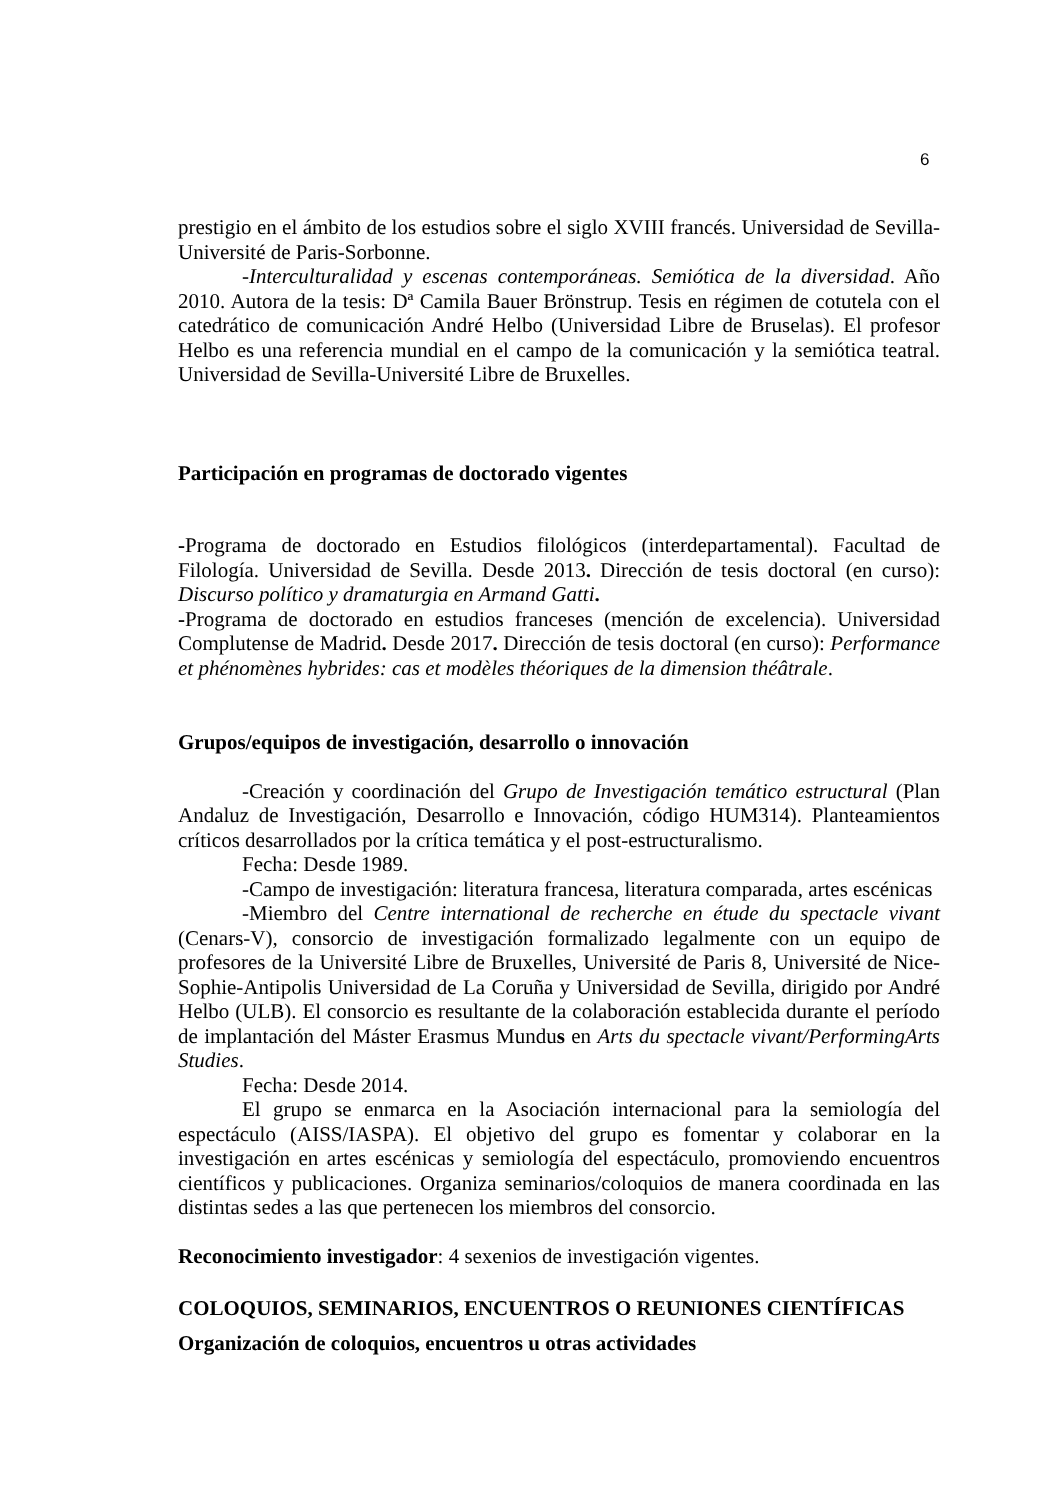6
prestigio en el ámbito de los estudios sobre el siglo XVIII francés. Universidad de Sevilla-Université de Paris-Sorbonne.
-Interculturalidad y escenas contemporáneas. Semiótica de la diversidad. Año 2010. Autora de la tesis: Dª Camila Bauer Brönstrup. Tesis en régimen de cotutela con el catedrático de comunicación André Helbo (Universidad Libre de Bruselas). El profesor Helbo es una referencia mundial en el campo de la comunicación y la semiótica teatral. Universidad de Sevilla-Université Libre de Bruxelles.
Participación en programas de doctorado vigentes
-Programa de doctorado en Estudios filológicos (interdepartamental). Facultad de Filología. Universidad de Sevilla. Desde 2013. Dirección de tesis doctoral (en curso): Discurso político y dramaturgia en Armand Gatti.
-Programa de doctorado en estudios franceses (mención de excelencia). Universidad Complutense de Madrid. Desde 2017. Dirección de tesis doctoral (en curso): Performance et phénomènes hybrides: cas et modèles théoriques de la dimension théâtrale.
Grupos/equipos de investigación, desarrollo o innovación
-Creación y coordinación del Grupo de Investigación temático estructural (Plan Andaluz de Investigación, Desarrollo e Innovación, código HUM314). Planteamientos críticos desarrollados por la crítica temática y el post-estructuralismo.
Fecha: Desde 1989.
-Campo de investigación: literatura francesa, literatura comparada, artes escénicas
-Miembro del Centre international de recherche en étude du spectacle vivant (Cenars-V), consorcio de investigación formalizado legalmente con un equipo de profesores de la Université Libre de Bruxelles, Université de Paris 8, Université de Nice-Sophie-Antipolis Universidad de La Coruña y Universidad de Sevilla, dirigido por André Helbo (ULB). El consorcio es resultante de la colaboración establecida durante el período de implantación del Máster Erasmus Mundus en Arts du spectacle vivant/PerformingArts Studies.
Fecha: Desde 2014.
El grupo se enmarca en la Asociación internacional para la semiología del espectáculo (AISS/IASPA). El objetivo del grupo es fomentar y colaborar en la investigación en artes escénicas y semiología del espectáculo, promoviendo encuentros científicos y publicaciones. Organiza seminarios/coloquios de manera coordinada en las distintas sedes a las que pertenecen los miembros del consorcio.
Reconocimiento investigador: 4 sexenios de investigación vigentes.
COLOQUIOS, SEMINARIOS, ENCUENTROS O REUNIONES CIENTÍFICAS
Organización de coloquios, encuentros u otras actividades